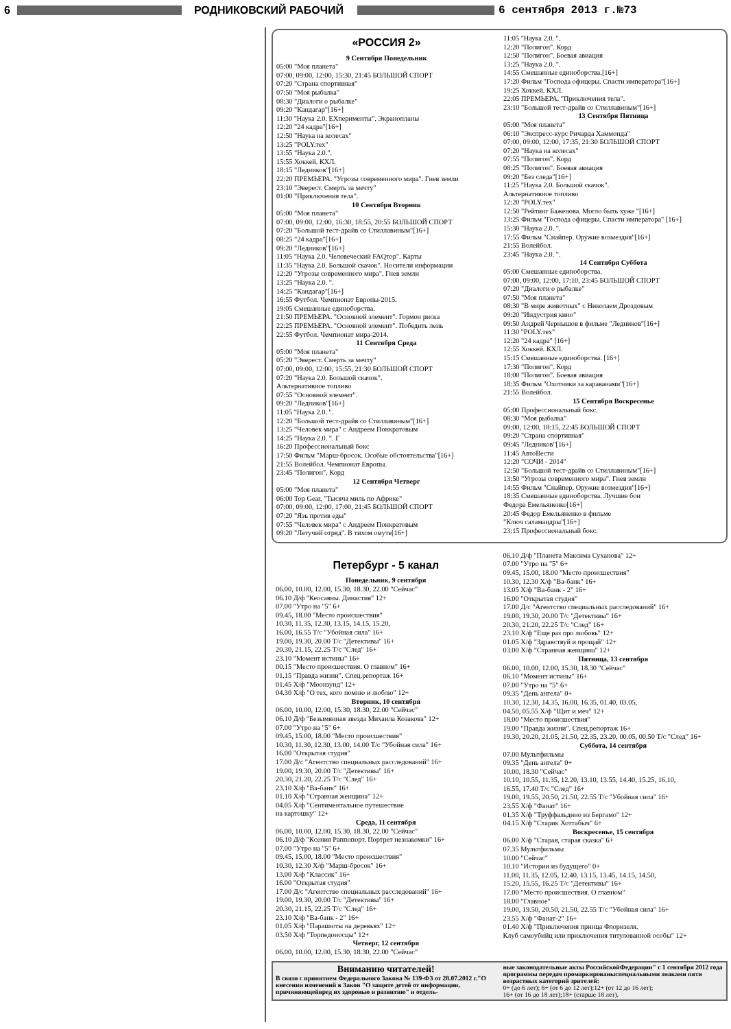6 РОДНИКОВСКИЙ РАБОЧИЙ 6 сентября 2013 г.№73
«РОССИЯ 2»
9 Сентября Понедельник
05:00 "Моя планета" 07:00, 09:00, 12:00, 15:30, 21:45 БОЛЬШОЙ СПОРТ 07:20 "Страна спортивная" 07:50 "Моя рыбалка" 08:30 "Диалоги о рыбалке" 09:20 "Кандагар"[16+] 11:30 "Наука 2.0. EXперименты". Экранопланы 12:20 "24 кадра"[16+] 12:50 "Наука на колесах" 13:25 "POLY.тех" 13:55 "Наука 2.0.". 15:55 Хоккей. КХЛ. 18:15 "Ледников"[16+] 22:20 ПРЕМЬЕРА. "Угрозы современного мира". Гнев земли 23:10 "Эверест. Смерть за мечту" 01:00 "Приключения тела".
10 Сентября Вторник
05:00 "Моя планета" 07:00, 09:00, 12:00, 16:30, 18:55, 20:55 БОЛЬШОЙ СПОРТ 07:20 "Большой тест-драйв со Стиллавиным"[16+] 08:25 "24 кадра"[16+] 09:20 "Ледников"[16+] 11:05 "Наука 2.0. Человеческий FAQтор". Карты 11:35 "Наука 2.0. Большой скачок". Носители информации 12:20 "Угрозы современного мира". Гнев земли 13:25 "Наука 2.0. ". 14:25 "Кандагар"[16+] 16:55 Футбол. Чемпионат Европы-2015. 19:05 Смешанные единоборства. 21:50 ПРЕМЬЕРА. "Основной элемент". Гормон риска 22:25 ПРЕМЬЕРА. "Основной элемент". Победить лень 22:55 Футбол. Чемпионат мира-2014.
11 Сентября Среда
05:00 "Моя планета" 05:20 "Эверест. Смерть за мечту" 07:00, 09:00, 12:00, 15:55, 21:30 БОЛЬШОЙ СПОРТ 07:20 "Наука 2.0. Большой скачок". Альтернативное топливо 07:55 "Основной элемент". 09:20 "Ледников"[16+] 11:05 "Наука 2.0. ". 12:20 "Большой тест-драйв со Стиллавиным"[16+] 13:25 "Человек мира" с Андреем Понкратовым 14:25 "Наука 2.0. ". Г 16:20 Профессиональный бокс 17:50 Фильм "Марш-бросок. Особые обстоятельства"[16+] 21:55 Волейбол. Чемпионат Европы. 23:45 "Полигон". Корд
12 Сентября Четверг
05:00 "Моя планета" 06:00 Top Gear. "Тысяча миль по Африке" 07:00, 09:00, 12:00, 17:00, 21:45 БОЛЬШОЙ СПОРТ 07:20 "Язь против еды" 07:55 "Человек мира" с Андреем Понкратовым 09:20 "Летучий отряд". В тихом омуте[16+]
11:05 "Наука 2.0. ". 12:20 "Полигон". Корд 12:50 "Полигон". Боевая авиация 13:25 "Наука 2.0. ". 14:55 Смешанные единоборства.[16+] 17:20 Фильм "Господа офицеры. Спасти императора"[16+] 19:25 Хоккей. КХЛ. 22:05 ПРЕМЬЕРА. "Приключения тела". 23:10 "Большой тест-драйв со Стиллавиным"[16+]
13 Сентября Пятница
05:00 "Моя планета" 06:10 "Экспресс-курс Ричарда Хаммонда" 07:00, 09:00, 12:00, 17:35, 21:30 БОЛЬШОЙ СПОРТ 07:20 "Наука на колесах" 07:55 "Полигон". Корд 08:25 "Полигон". Боевая авиация 09:20 "Без следа"[16+] 11:25 "Наука 2.0. Большой скачок". Альтернативное топливо 12:20 "POLY.тех" 12:50 "Рейтинг Баженова. Могло быть хуже "[16+] 13:25 Фильм "Господа офицеры. Спасти императора" [16+] 15:30 "Наука 2.0. ". 17:55 Фильм "Снайпер. Оружие возмездия"[16+] 21:55 Волейбол. 23:45 "Наука 2.0. ".
14 Сентября Суббота
05:00 Смешанные единоборства. 07:00, 09:00, 12:00, 17:10, 23:45 БОЛЬШОЙ СПОРТ 07:20 "Диалоги о рыбалке" 07:50 "Моя планета" 08:30 "В мире животных" с Николаем Дроздовым 09:20 "Индустрия кино" 09:50 Андрей Чернышов в фильме "Ледников"[16+] 11:30 "POLY.тех" 12:20 "24 кадра" [16+] 12:55 Хоккей. КХЛ. 15:15 Смешанные единоборства. [16+] 17:30 "Полигон". Корд 18:00 "Полигон". Боевая авиация 18:35 Фильм "Охотники за караванами"[16+] 21:55 Волейбол.
15 Сентября Воскресенье
05:00 Профессиональный бокс. 08:30 "Моя рыбалка" 09:00, 12:00, 18:15, 22:45 БОЛЬШОЙ СПОРТ 09:20 "Страна спортивная" 09:45 "Ледников"[16+] 11:45 АвтоВести 12:20 "СОЧИ - 2014" 12:50 "Большой тест-драйв со Стиллавиным"[16+] 13:50 "Угрозы современного мира". Гнев земли 14:55 Фильм "Снайпер. Оружие возмездия"[16+] 18:35 Смешанные единоборства. Лучшие бои Федора Емельяненко[16+] 20:45 Федор Емельяненко в фильме "Ключ саламандры"[16+] 23:15 Профессиональный бокс.
Петербург - 5 канал
Понедельник, 9 сентября
06.00, 10.00, 12.00, 15.30, 18.30, 22.00 "Сейчас" 06.10 Д/ф "Кеосаяны. Династия" 12+ 07.00 "Утро на "5" 6+ 09.45, 18.00 "Место происшествия" 10.30, 11.35, 12.30, 13.15, 14.15, 15.20, 16.00, 16.55 Т/с "Убойная сила" 16+ 19.00, 19.30, 20.00 Т/с "Детективы" 16+ 20.30, 21.15, 22.25 Т/с "След" 16+ 23.10 "Момент истины" 16+ 00.15 "Место происшествия. О главном" 16+ 01.15 "Правда жизни". Спец.репортаж 16+ 01.45 Х/ф "Моонзунд" 12+ 04.30 Х/ф "О тех, кого помню и люблю" 12+
Вторник, 10 сентября
06.00, 10.00, 12.00, 15.30, 18.30, 22.00 "Сейчас" 06.10 Д/ф "Безымянная звезда Михаила Козакова" 12+ 07.00 "Утро на "5" 6+ 09.45, 15.00, 18.00 "Место происшествия" 10.30, 11.30, 12.30, 13.00, 14.00 Т/с "Убойная сила" 16+ 16.00 "Открытая студия" 17.00 Д/с "Агентство специальных расследований" 16+ 19.00, 19.30, 20.00 Т/с "Детективы" 16+ 20.30, 21.20, 22.25 Т/с "След" 16+ 23.10 Х/ф "Ва-банк" 16+ 01.10 Х/ф "Странная женщина" 12+ 04.05 Х/ф "Сентиментальное путешествие на картошку" 12+
Среда, 11 сентября
06.00, 10.00, 12.00, 15.30, 18.30, 22.00 "Сейчас" 06.10 Д/ф "Ксения Раппопорт. Портрет незнакомки" 16+ 07.00 "Утро на "5" 6+ 09.45, 15.00, 18.00 "Место происшествия" 10.30, 12.30 Х/ф "Марш-бросок" 16+ 13.00 Х/ф "Классик" 16+ 16.00 "Открытая студия" 17.00 Д/с "Агентство специальных расследований" 16+ 19.00, 19.30, 20.00 Т/с "Детективы" 16+ 20.30, 21.15, 22.25 Т/с "След" 16+ 23.10 Х/ф "Ва-банк - 2" 16+ 01.05 Х/ф "Парашюты на деревьях" 12+ 03.50 Х/ф "Торпедоносцы" 12+
Четверг, 12 сентября
06.00, 10.00, 12.00, 15.30, 18.30, 22.00 "Сейчас"
06.10 Д/ф "Планета Максима Суханова" 12+ 07.00 "Утро на "5" 6+ 09.45, 15.00, 18.00 "Место происшествия" 10.30, 12.30 Х/ф "Ва-банк" 16+ 13.05 Х/ф "Ва-банк - 2" 16+ 16.00 "Открытая студия" 17.00 Д/с "Агентство специальных расследований" 16+ 19.00, 19.30, 20.00 Т/с "Детективы" 16+ 20.30, 21.20, 22.25 Т/с "След" 16+ 23.10 Х/ф "Еще раз про любовь" 12+ 01.05 Х/ф "Здравствуй и прощай" 12+ 03.00 Х/ф "Странная женщина" 12+
Пятница, 13 сентября
06.00, 10.00, 12.00, 15.30, 18.30 "Сейчас" 06.10 "Момент истины" 16+ 07.00 "Утро на "5" 6+ 09.35 "День ангела" 0+ 10.30, 12.30, 14.35, 16.00, 16.35, 01.40, 03.05, 04.50, 05.55 Х/ф "Щит и меч" 12+ 18.00 "Место происшествия" 19.00 "Правда жизни". Спец.репортаж 16+ 19.30, 20.20, 21.05, 21.50, 22.35, 23.20, 00.05, 00.50 Т/с "След" 16+
Суббота, 14 сентября
07.00 Мультфильмы 09.35 "День ангела" 0+ 10.00, 18.30 "Сейчас" 10.10, 10.55, 11.35, 12.20, 13.10, 13.55, 14.40, 15.25, 16.10, 16.55, 17.40 Т/с "След" 16+ 19.00, 19.55, 20.50, 21.50, 22.55 Т/с "Убойная сила" 16+ 23.55 Х/ф "Фанат" 16+ 01.35 Х/ф "Труффальдино из Бергамо" 12+ 04.15 Х/ф "Старик Хоттабыч" 6+
Воскресенье, 15 сентября
06.00 Х/ф "Старая, старая сказка" 6+ 07.35 Мультфильмы 10.00 "Сейчас" 10.10 "Истории из будущего" 0+ 11.00, 11.35, 12.05, 12.40, 13.15, 13.45, 14.15, 14.50, 15.20, 15.55, 16.25 Т/с "Детективы" 16+ 17.00 "Место происшествия. О главном" 18.00 "Главное" 19.00, 19.50, 20.50, 21.50, 22.55 Т/с "Убойная сила" 16+ 23.55 Х/ф "Фанат-2" 16+ 01.40 Х/ф "Приключения принца Флоризеля. Клуб самоубийц или приключения титулованной особы" 12+
Вниманию читателей!
В связи с принятием Федерального Закона № 139-ФЗ от 28.07.2012 г."О внесении изменений в Закон "О защите детей от информации, причиняющейвред их здоровью и развитию" и отдель-
ные законодательные акты РоссийскойФедерации" с 1 сентября 2012 года программы передач промаркированыспециальными знаками пяти возрастных категорий зрителей:
0+ (до 6 лет); 6+ (от 6 до 12 лет);12+ (от 12 до 16 лет);
16+ (от 16 до 18 лет);18+ (старше 18 лет).